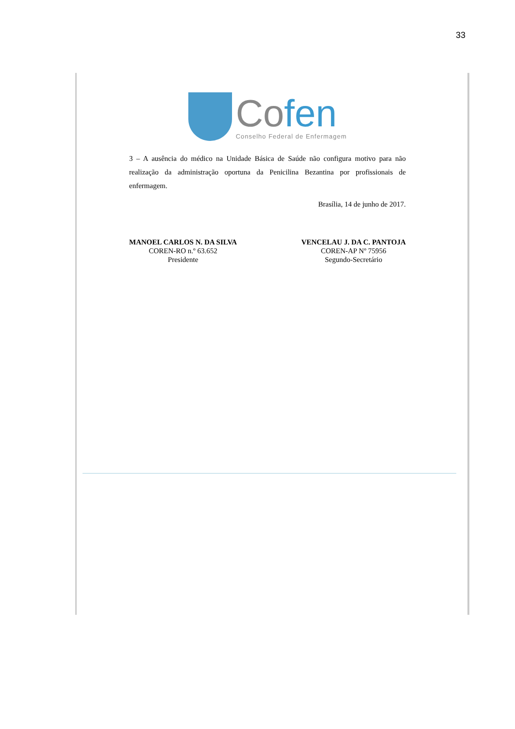33
Cofen
Conselho Federal de Enfermagem
3 – A ausência do médico na Unidade Básica de Saúde não configura motivo para não realização da administração oportuna da Penicilina Bezantina por profissionais de enfermagem.
Brasília, 14 de junho de 2017.
MANOEL CARLOS N. DA SILVA
COREN-RO n.º 63.652
Presidente
VENCELAU J. DA C. PANTOJA
COREN-AP Nº 75956
Segundo-Secretário